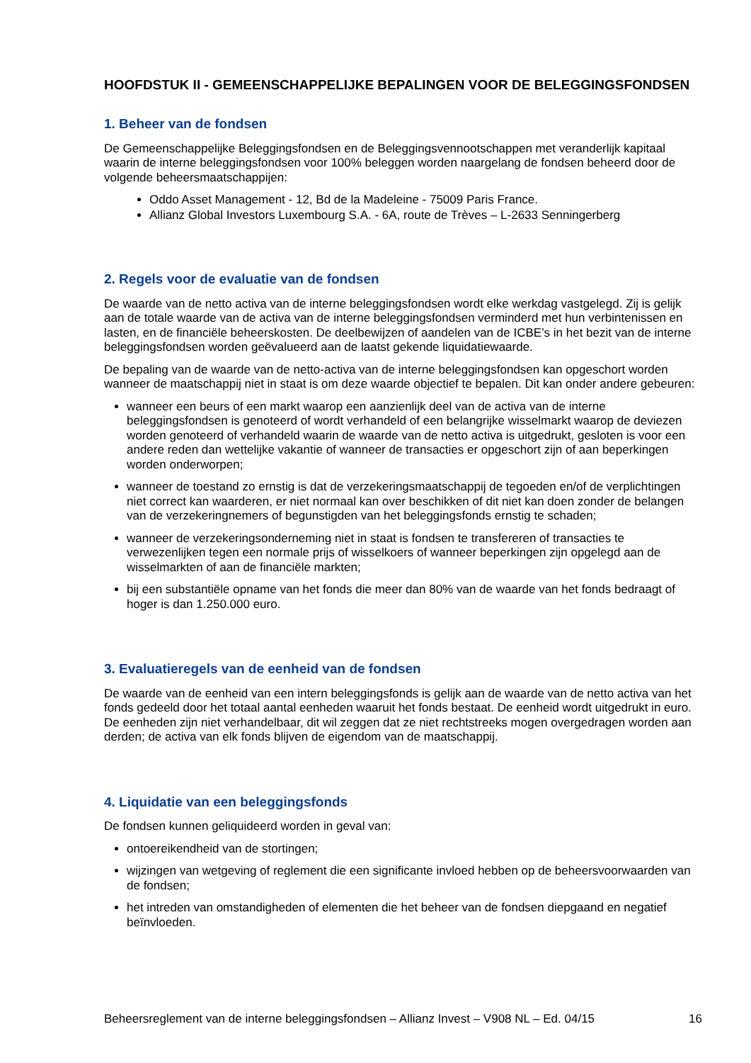HOOFDSTUK II - GEMEENSCHAPPELIJKE BEPALINGEN VOOR DE BELEGGINGSFONDSEN
1. Beheer van de fondsen
De Gemeenschappelijke Beleggingsfondsen en de Beleggingsvennootschappen met veranderlijk kapitaal waarin de interne beleggingsfondsen voor 100% beleggen worden naargelang de fondsen beheerd door de volgende beheersmaatschappijen:
Oddo Asset Management - 12, Bd de la Madeleine - 75009 Paris France.
Allianz Global Investors Luxembourg S.A. - 6A, route de Trèves – L-2633 Senningerberg
2. Regels voor de evaluatie van de fondsen
De waarde van de netto activa van de interne beleggingsfondsen wordt elke werkdag vastgelegd. Zij is gelijk aan de totale waarde van de activa van de interne beleggingsfondsen verminderd met hun verbintenissen en lasten, en de financiële beheerskosten. De deelbewijzen of aandelen van de ICBE’s in het bezit van de interne beleggingsfondsen worden geëvalueerd aan de laatst gekende liquidatiewaarde.
De bepaling van de waarde van de netto-activa van de interne beleggingsfondsen kan opgeschort worden wanneer de maatschappij niet in staat is om deze waarde objectief te bepalen. Dit kan onder andere gebeuren:
wanneer een beurs of een markt waarop een aanzienlijk deel van de activa van de interne beleggingsfondsen is genoteerd of wordt verhandeld of een belangrijke wisselmarkt waarop de deviezen worden genoteerd of verhandeld waarin de waarde van de netto activa is uitgedrukt, gesloten is voor een andere reden dan wettelijke vakantie of wanneer de transacties er opgeschort zijn of aan beperkingen worden onderworpen;
wanneer de toestand zo ernstig is dat de verzekeringsmaatschappij de tegoeden en/of de verplichtingen niet correct kan waarderen, er niet normaal kan over beschikken of dit niet kan doen zonder de belangen van de verzekeringnemers of begunstigden van het beleggingsfonds ernstig te schaden;
wanneer de verzekeringsonderneming niet in staat is fondsen te transfereren of transacties te verwezenlijken tegen een normale prijs of wisselkoers of wanneer beperkingen zijn opgelegd aan de wisselmarkten of aan de financiële markten;
bij een substantiële opname van het fonds die meer dan 80% van de waarde van het fonds bedraagt of hoger is dan 1.250.000 euro.
3. Evaluatieregels van de eenheid van de fondsen
De waarde van de eenheid van een intern beleggingsfonds is gelijk aan de waarde van de netto activa van het fonds gedeeld door het totaal aantal eenheden waaruit het fonds bestaat. De eenheid wordt uitgedrukt in euro. De eenheden zijn niet verhandelbaar, dit wil zeggen dat ze niet rechtstreeks mogen overgedragen worden aan derden; de activa van elk fonds blijven de eigendom van de maatschappij.
4. Liquidatie van een beleggingsfonds
De fondsen kunnen geliquideerd worden in geval van:
ontoereikendheid van de stortingen;
wijzingen van wetgeving of reglement die een significante invloed hebben op de beheersvoorwaarden van de fondsen;
het intreden van omstandigheden of elementen die het beheer van de fondsen diepgaand en negatief beïnvloeden.
Beheersreglement van de interne beleggingsfondsen – Allianz Invest – V908 NL – Ed. 04/15 16